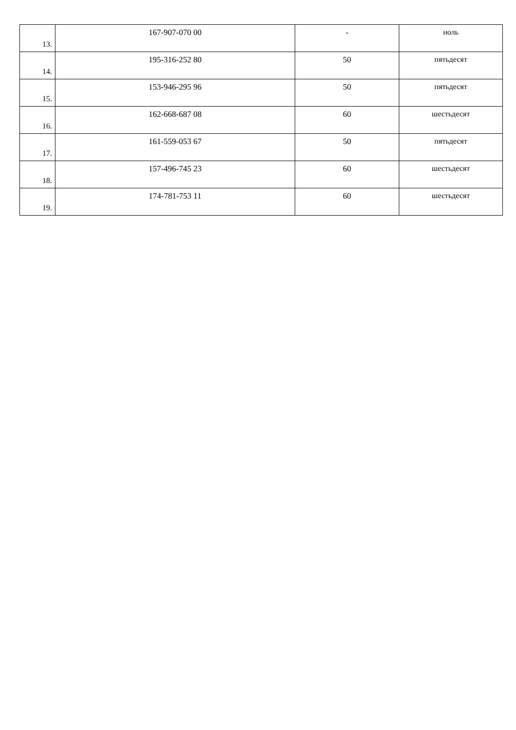| 13. | 167-907-070 00 | - | ноль |
| 14. | 195-316-252 80 | 50 | пятьдесят |
| 15. | 153-946-295 96 | 50 | пятьдесят |
| 16. | 162-668-687 08 | 60 | шестьдесят |
| 17. | 161-559-053 67 | 50 | пятьдесят |
| 18. | 157-496-745 23 | 60 | шестьдесят |
| 19. | 174-781-753 11 | 60 | шестьдесят |